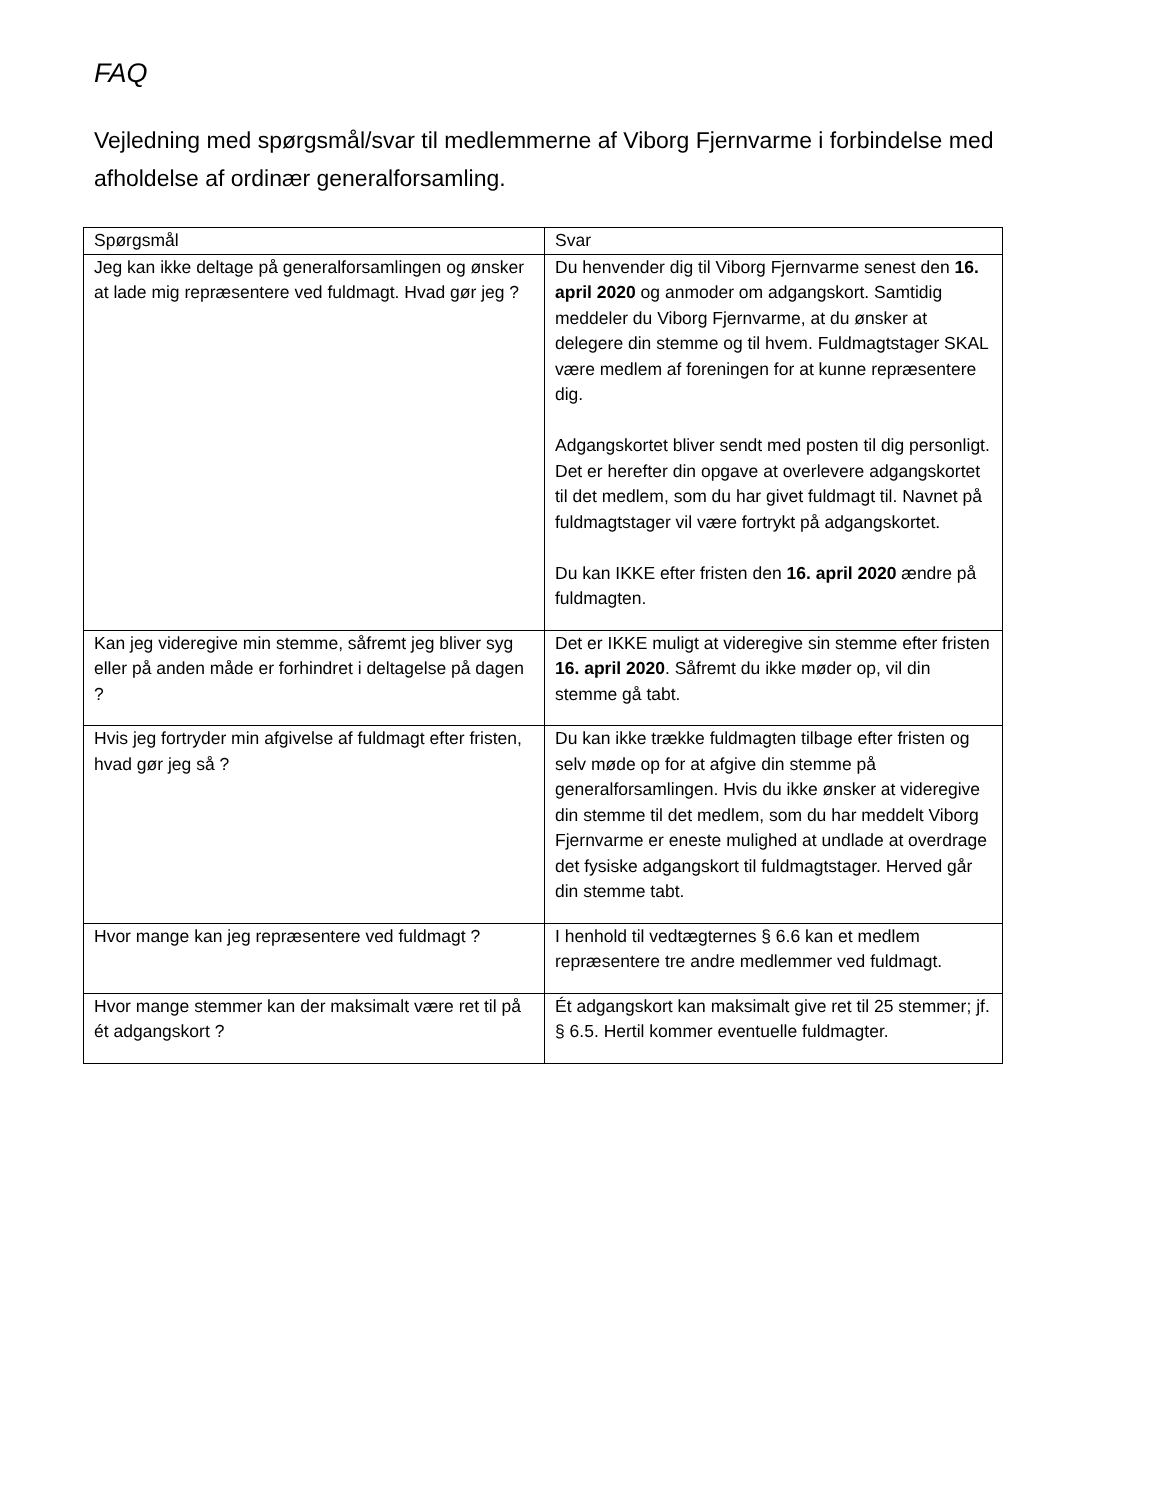FAQ
Vejledning med spørgsmål/svar til medlemmerne af Viborg Fjernvarme i forbindelse med afholdelse af ordinær generalforsamling.
| Spørgsmål | Svar |
| --- | --- |
| Jeg kan ikke deltage på generalforsamlingen og ønsker at lade mig repræsentere ved fuldmagt. Hvad gør jeg ? | Du henvender dig til Viborg Fjernvarme senest den 16. april 2020 og anmoder om adgangskort. Samtidig meddeler du Viborg Fjernvarme, at du ønsker at delegere din stemme og til hvem. Fuldmagtstager SKAL være medlem af foreningen for at kunne repræsentere dig. Adgangskortet bliver sendt med posten til dig personligt. Det er herefter din opgave at overlevere adgangskortet til det medlem, som du har givet fuldmagt til. Navnet på fuldmagtstager vil være fortrykt på adgangskortet. Du kan IKKE efter fristen den 16. april 2020 ændre på fuldmagten. |
| Kan jeg videregive min stemme, såfremt jeg bliver syg eller på anden måde er forhindret i deltagelse på dagen ? | Det er IKKE muligt at videregive sin stemme efter fristen 16. april 2020 . Såfremt du ikke møder op, vil din stemme gå tabt. |
| Hvis jeg fortryder min afgivelse af fuldmagt efter fristen, hvad gør jeg så ? | Du kan ikke trække fuldmagten tilbage efter fristen og selv møde op for at afgive din stemme på generalforsamlingen. Hvis du ikke ønsker at videregive din stemme til det medlem, som du har meddelt Viborg Fjernvarme er eneste mulighed at undlade at overdrage det fysiske adgangskort til fuldmagtstager. Herved går din stemme tabt. |
| Hvor mange kan jeg repræsentere ved fuldmagt ? | I henhold til vedtægternes § 6.6 kan et medlem repræsentere tre andre medlemmer ved fuldmagt. |
| Hvor mange stemmer kan der maksimalt være ret til på ét adgangskort ? | Ét adgangskort kan maksimalt give ret til 25 stemmer; jf. § 6.5. Hertil kommer eventuelle fuldmagter. |